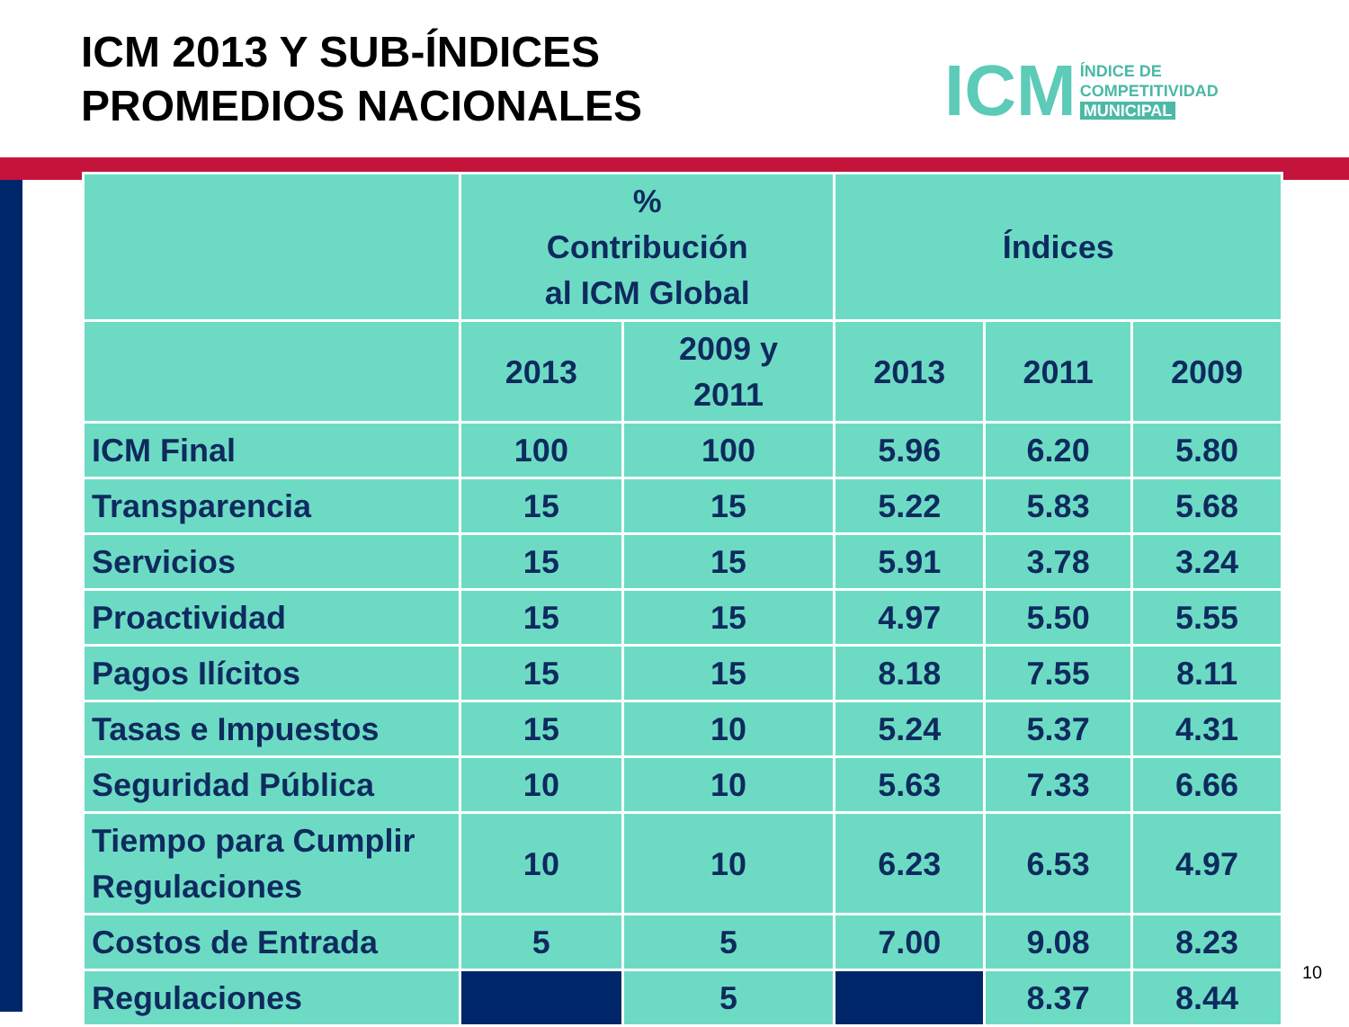ICM 2013 Y SUB-ÍNDICES
PROMEDIOS NACIONALES
ICM
ÍNDICE DE
COMPETITIVIDAD
MUNICIPAL
| | % Contribución al ICM Global | | Índices | | |
| --- | --- | --- | --- | --- | --- |
| | 2013 | 2009 y 2011 | 2013 | 2011 | 2009 |
| ICM Final | 100 | 100 | 5.96 | 6.20 | 5.80 |
| Transparencia | 15 | 15 | 5.22 | 5.83 | 5.68 |
| Servicios | 15 | 15 | 5.91 | 3.78 | 3.24 |
| Proactividad | 15 | 15 | 4.97 | 5.50 | 5.55 |
| Pagos Ilícitos | 15 | 15 | 8.18 | 7.55 | 8.11 |
| Tasas e Impuestos | 15 | 10 | 5.24 | 5.37 | 4.31 |
| Seguridad Pública | 10 | 10 | 5.63 | 7.33 | 6.66 |
| Tiempo para Cumplir Regulaciones | 10 | 10 | 6.23 | 6.53 | 4.97 |
| Costos de Entrada | 5 | 5 | 7.00 | 9.08 | 8.23 |
| Regulaciones | | 5 | | 8.37 | 8.44 |
10